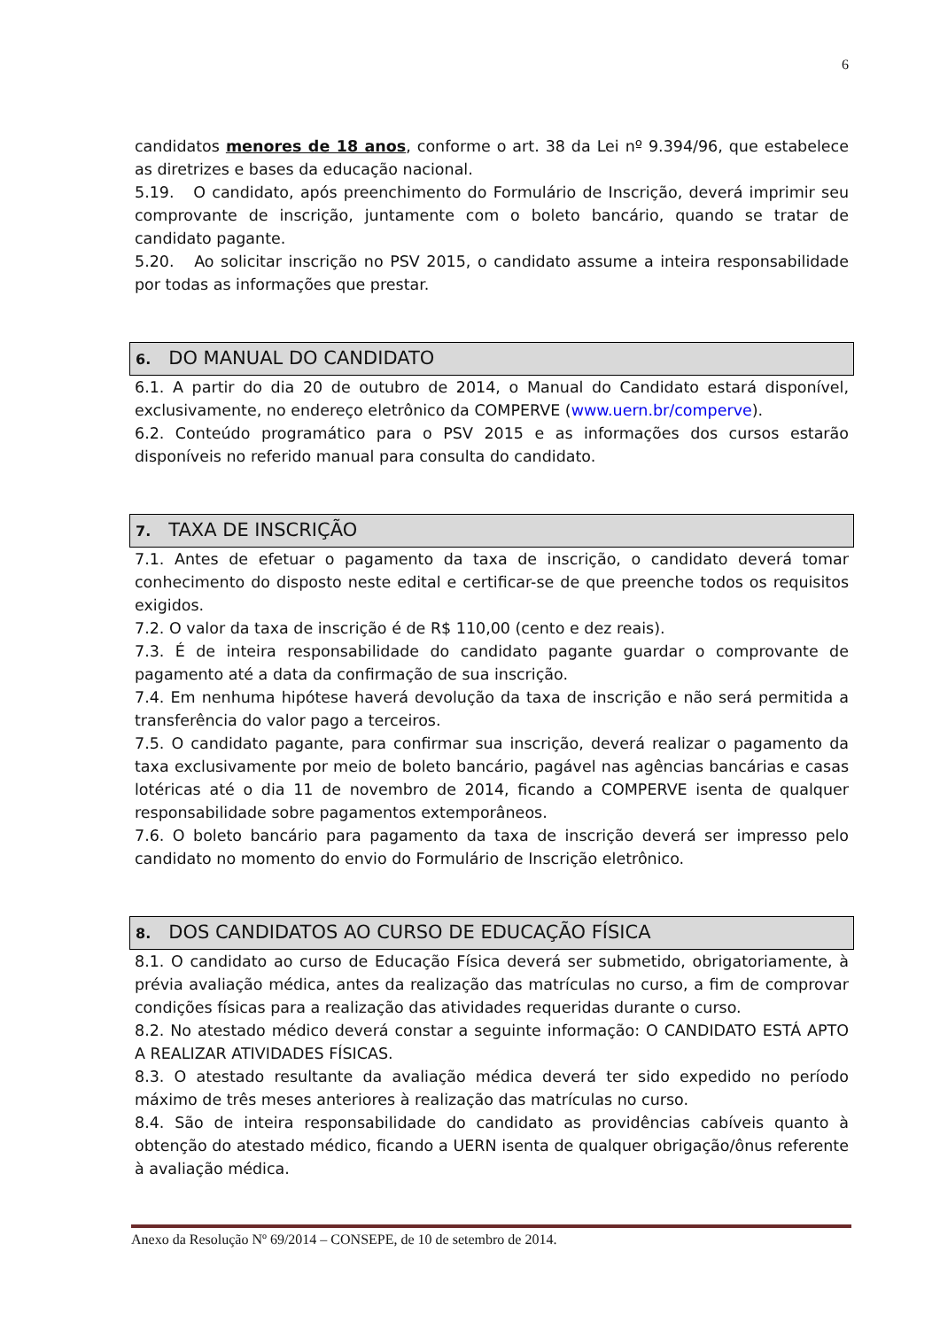6
candidatos menores de 18 anos, conforme o art. 38 da Lei nº 9.394/96, que estabelece as diretrizes e bases da educação nacional.
5.19. O candidato, após preenchimento do Formulário de Inscrição, deverá imprimir seu comprovante de inscrição, juntamente com o boleto bancário, quando se tratar de candidato pagante.
5.20. Ao solicitar inscrição no PSV 2015, o candidato assume a inteira responsabilidade por todas as informações que prestar.
6. DO MANUAL DO CANDIDATO
6.1. A partir do dia 20 de outubro de 2014, o Manual do Candidato estará disponível, exclusivamente, no endereço eletrônico da COMPERVE (www.uern.br/comperve).
6.2. Conteúdo programático para o PSV 2015 e as informações dos cursos estarão disponíveis no referido manual para consulta do candidato.
7. TAXA DE INSCRIÇÃO
7.1. Antes de efetuar o pagamento da taxa de inscrição, o candidato deverá tomar conhecimento do disposto neste edital e certificar-se de que preenche todos os requisitos exigidos.
7.2. O valor da taxa de inscrição é de R$ 110,00 (cento e dez reais).
7.3. É de inteira responsabilidade do candidato pagante guardar o comprovante de pagamento até a data da confirmação de sua inscrição.
7.4. Em nenhuma hipótese haverá devolução da taxa de inscrição e não será permitida a transferência do valor pago a terceiros.
7.5. O candidato pagante, para confirmar sua inscrição, deverá realizar o pagamento da taxa exclusivamente por meio de boleto bancário, pagável nas agências bancárias e casas lotéricas até o dia 11 de novembro de 2014, ficando a COMPERVE isenta de qualquer responsabilidade sobre pagamentos extemporâneos.
7.6. O boleto bancário para pagamento da taxa de inscrição deverá ser impresso pelo candidato no momento do envio do Formulário de Inscrição eletrônico.
8. DOS CANDIDATOS AO CURSO DE EDUCAÇÃO FÍSICA
8.1. O candidato ao curso de Educação Física deverá ser submetido, obrigatoriamente, à prévia avaliação médica, antes da realização das matrículas no curso, a fim de comprovar condições físicas para a realização das atividades requeridas durante o curso.
8.2. No atestado médico deverá constar a seguinte informação: O CANDIDATO ESTÁ APTO A REALIZAR ATIVIDADES FÍSICAS.
8.3. O atestado resultante da avaliação médica deverá ter sido expedido no período máximo de três meses anteriores à realização das matrículas no curso.
8.4. São de inteira responsabilidade do candidato as providências cabíveis quanto à obtenção do atestado médico, ficando a UERN isenta de qualquer obrigação/ônus referente à avaliação médica.
Anexo da Resolução Nº 69/2014 – CONSEPE, de 10 de setembro de 2014.